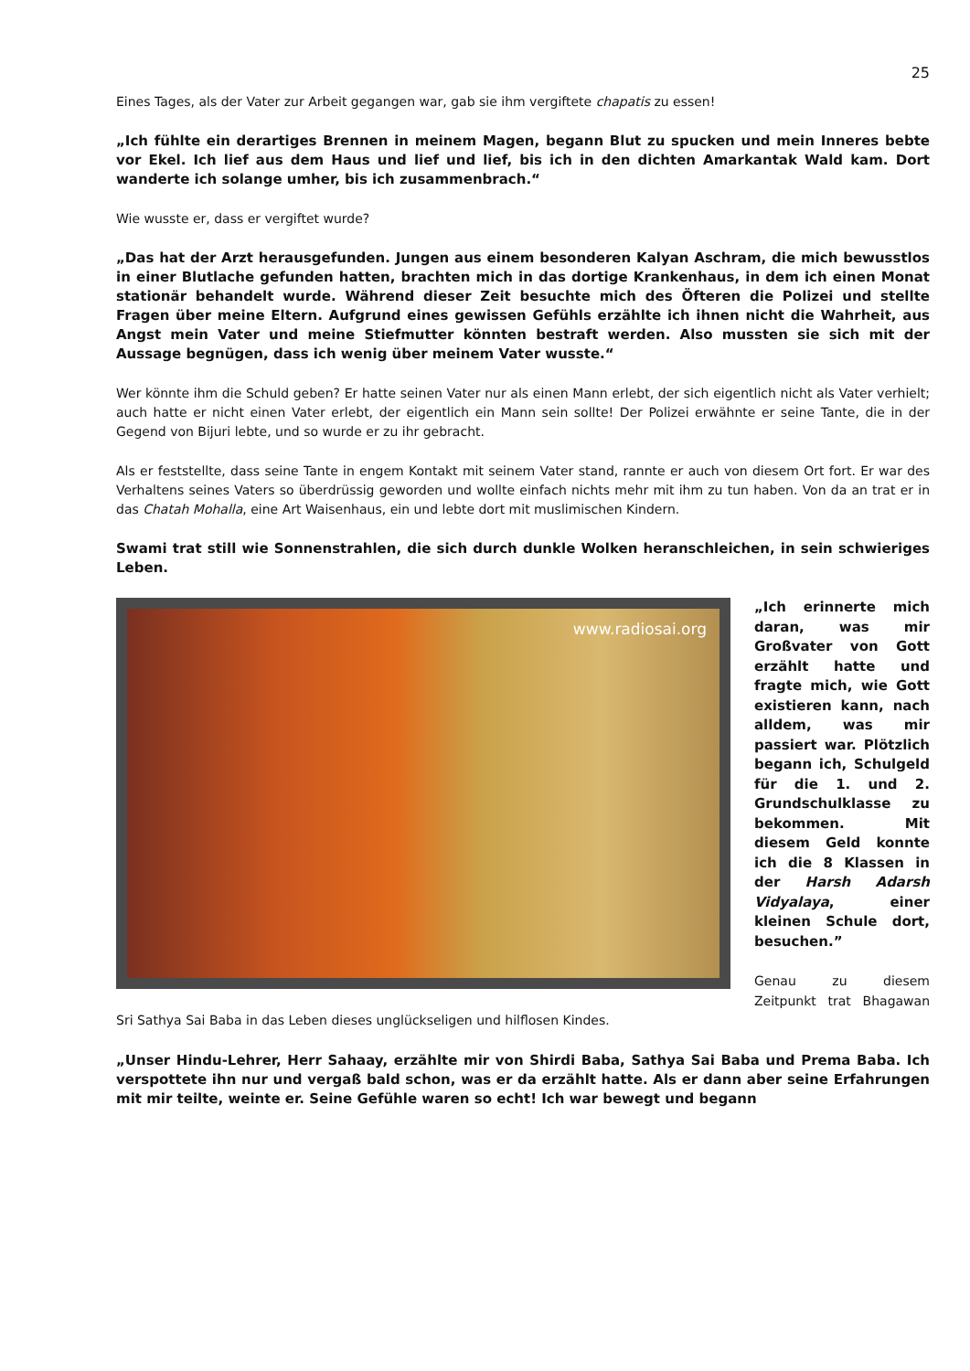25
Eines Tages, als der Vater zur Arbeit gegangen war, gab sie ihm vergiftete chapatis zu essen!
„Ich fühlte ein derartiges Brennen in meinem Magen, begann Blut zu spucken und mein Inneres bebte vor Ekel. Ich lief aus dem Haus und lief und lief, bis ich in den dichten Amarkantak Wald kam. Dort wanderte ich solange umher, bis ich zusammenbrach.“
Wie wusste er, dass er vergiftet wurde?
„Das hat der Arzt herausgefunden. Jungen aus einem besonderen Kalyan Aschram, die mich bewusstlos in einer Blutlache gefunden hatten, brachten mich in das dortige Krankenhaus, in dem ich einen Monat stationär behandelt wurde. Während dieser Zeit besuchte mich des Öfteren die Polizei und stellte Fragen über meine Eltern. Aufgrund eines gewissen Gefühls erzählte ich ihnen nicht die Wahrheit, aus Angst mein Vater und meine Stiefmutter könnten bestraft werden. Also mussten sie sich mit der Aussage begnügen, dass ich wenig über meinem Vater wusste.“
Wer könnte ihm die Schuld geben? Er hatte seinen Vater nur als einen Mann erlebt, der sich eigentlich nicht als Vater verhielt; auch hatte er nicht einen Vater erlebt, der eigentlich ein Mann sein sollte! Der Polizei erwähnte er seine Tante, die in der Gegend von Bijuri lebte, und so wurde er zu ihr gebracht.
Als er feststellte, dass seine Tante in engem Kontakt mit seinem Vater stand, rannte er auch von diesem Ort fort. Er war des Verhaltens seines Vaters so überdrüssig geworden und wollte einfach nichts mehr mit ihm zu tun haben. Von da an trat er in das Chatah Mohalla, eine Art Waisenhaus, ein und lebte dort mit muslimischen Kindern.
Swami trat still wie Sonnenstrahlen, die sich durch dunkle Wolken heranschleichen, in sein schwieriges Leben.
www.radiosai.org
„Ich erinnerte mich daran, was mir Großvater von Gott erzählt hatte und fragte mich, wie Gott existieren kann, nach alldem, was mir passiert war. Plötzlich begann ich, Schulgeld für die 1. und 2. Grundschulklasse zu bekommen. Mit diesem Geld konnte ich die 8 Klassen in der Harsh Adarsh Vidyalaya, einer kleinen Schule dort, besuchen.”
Genau zu diesem Zeitpunkt trat Bhagawan Sri Sathya Sai Baba in das Leben dieses unglückseligen und hilflosen Kindes.
„Unser Hindu-Lehrer, Herr Sahaay, erzählte mir von Shirdi Baba, Sathya Sai Baba und Prema Baba. Ich verspottete ihn nur und vergaß bald schon, was er da erzählt hatte. Als er dann aber seine Erfahrungen mit mir teilte, weinte er. Seine Gefühle waren so echt! Ich war bewegt und begann